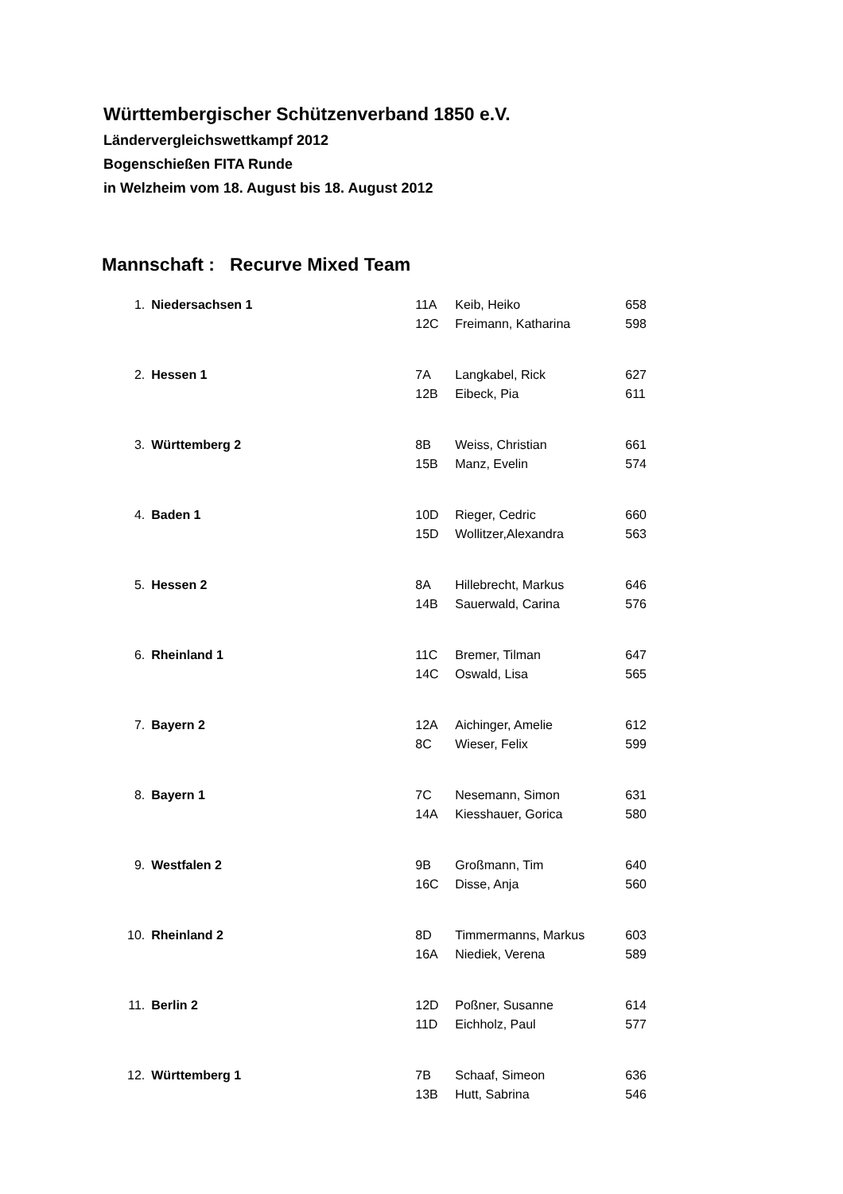Württembergischer Schützenverband 1850 e.V.
Ländervergleichswettkampf 2012
Bogenschießen FITA Runde
in Welzheim vom 18. August bis 18. August 2012
Mannschaft : Recurve Mixed Team
| 1. | Niedersachsen 1 | 11A | Keib, Heiko | 658 |
| | | 12C | Freimann, Katharina | 598 |
| 2. | Hessen 1 | 7A | Langkabel, Rick | 627 |
| | | 12B | Eibeck, Pia | 611 |
| 3. | Württemberg 2 | 8B | Weiss, Christian | 661 |
| | | 15B | Manz, Evelin | 574 |
| 4. | Baden 1 | 10D | Rieger, Cedric | 660 |
| | | 15D | Wollitzer,Alexandra | 563 |
| 5. | Hessen 2 | 8A | Hillebrecht, Markus | 646 |
| | | 14B | Sauerwald, Carina | 576 |
| 6. | Rheinland 1 | 11C | Bremer, Tilman | 647 |
| | | 14C | Oswald, Lisa | 565 |
| 7. | Bayern 2 | 12A | Aichinger, Amelie | 612 |
| | | 8C | Wieser, Felix | 599 |
| 8. | Bayern 1 | 7C | Nesemann, Simon | 631 |
| | | 14A | Kiesshauer, Gorica | 580 |
| 9. | Westfalen 2 | 9B | Großmann, Tim | 640 |
| | | 16C | Disse, Anja | 560 |
| 10. | Rheinland 2 | 8D | Timmermanns, Markus | 603 |
| | | 16A | Niediek, Verena | 589 |
| 11. | Berlin 2 | 12D | Poßner, Susanne | 614 |
| | | 11D | Eichholz, Paul | 577 |
| 12. | Württemberg 1 | 7B | Schaaf, Simeon | 636 |
| | | 13B | Hutt, Sabrina | 546 |